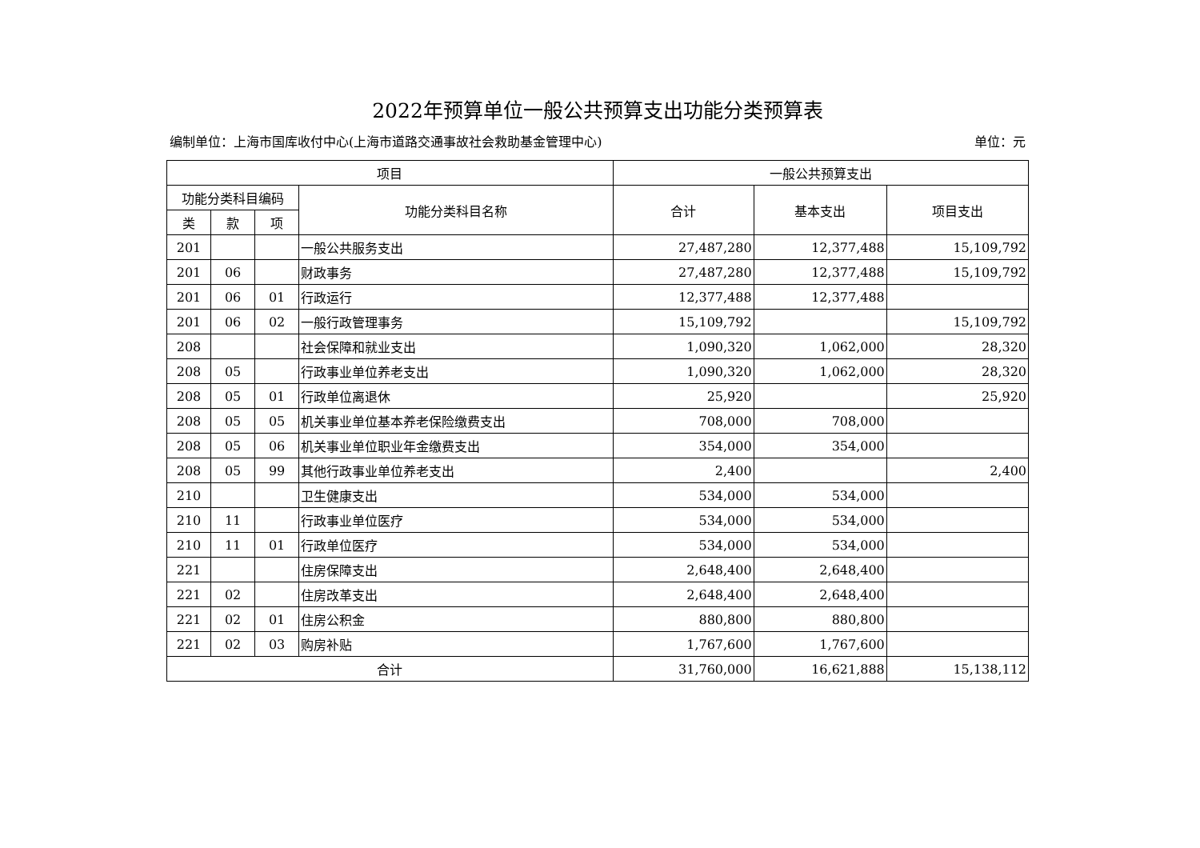2022年预算单位一般公共预算支出功能分类预算表
编制单位：上海市国库收付中心(上海市道路交通事故社会救助基金管理中心) 单位：元
| 项目 | | | | 一般公共预算支出 | | |
| --- | --- | --- | --- | --- | --- | --- |
| 功能分类科目编码 | | | 功能分类科目名称 | 合计 | 基本支出 | 项目支出 |
| 类 | 款 | 项 | | | | |
| 201 | | | 一般公共服务支出 | 27,487,280 | 12,377,488 | 15,109,792 |
| 201 | 06 | | 财政事务 | 27,487,280 | 12,377,488 | 15,109,792 |
| 201 | 06 | 01 | 行政运行 | 12,377,488 | 12,377,488 | |
| 201 | 06 | 02 | 一般行政管理事务 | 15,109,792 | | 15,109,792 |
| 208 | | | 社会保障和就业支出 | 1,090,320 | 1,062,000 | 28,320 |
| 208 | 05 | | 行政事业单位养老支出 | 1,090,320 | 1,062,000 | 28,320 |
| 208 | 05 | 01 | 行政单位离退休 | 25,920 | | 25,920 |
| 208 | 05 | 05 | 机关事业单位基本养老保险缴费支出 | 708,000 | 708,000 | |
| 208 | 05 | 06 | 机关事业单位职业年金缴费支出 | 354,000 | 354,000 | |
| 208 | 05 | 99 | 其他行政事业单位养老支出 | 2,400 | | 2,400 |
| 210 | | | 卫生健康支出 | 534,000 | 534,000 | |
| 210 | 11 | | 行政事业单位医疗 | 534,000 | 534,000 | |
| 210 | 11 | 01 | 行政单位医疗 | 534,000 | 534,000 | |
| 221 | | | 住房保障支出 | 2,648,400 | 2,648,400 | |
| 221 | 02 | | 住房改革支出 | 2,648,400 | 2,648,400 | |
| 221 | 02 | 01 | 住房公积金 | 880,800 | 880,800 | |
| 221 | 02 | 03 | 购房补贴 | 1,767,600 | 1,767,600 | |
| 合计 | | | | 31,760,000 | 16,621,888 | 15,138,112 |